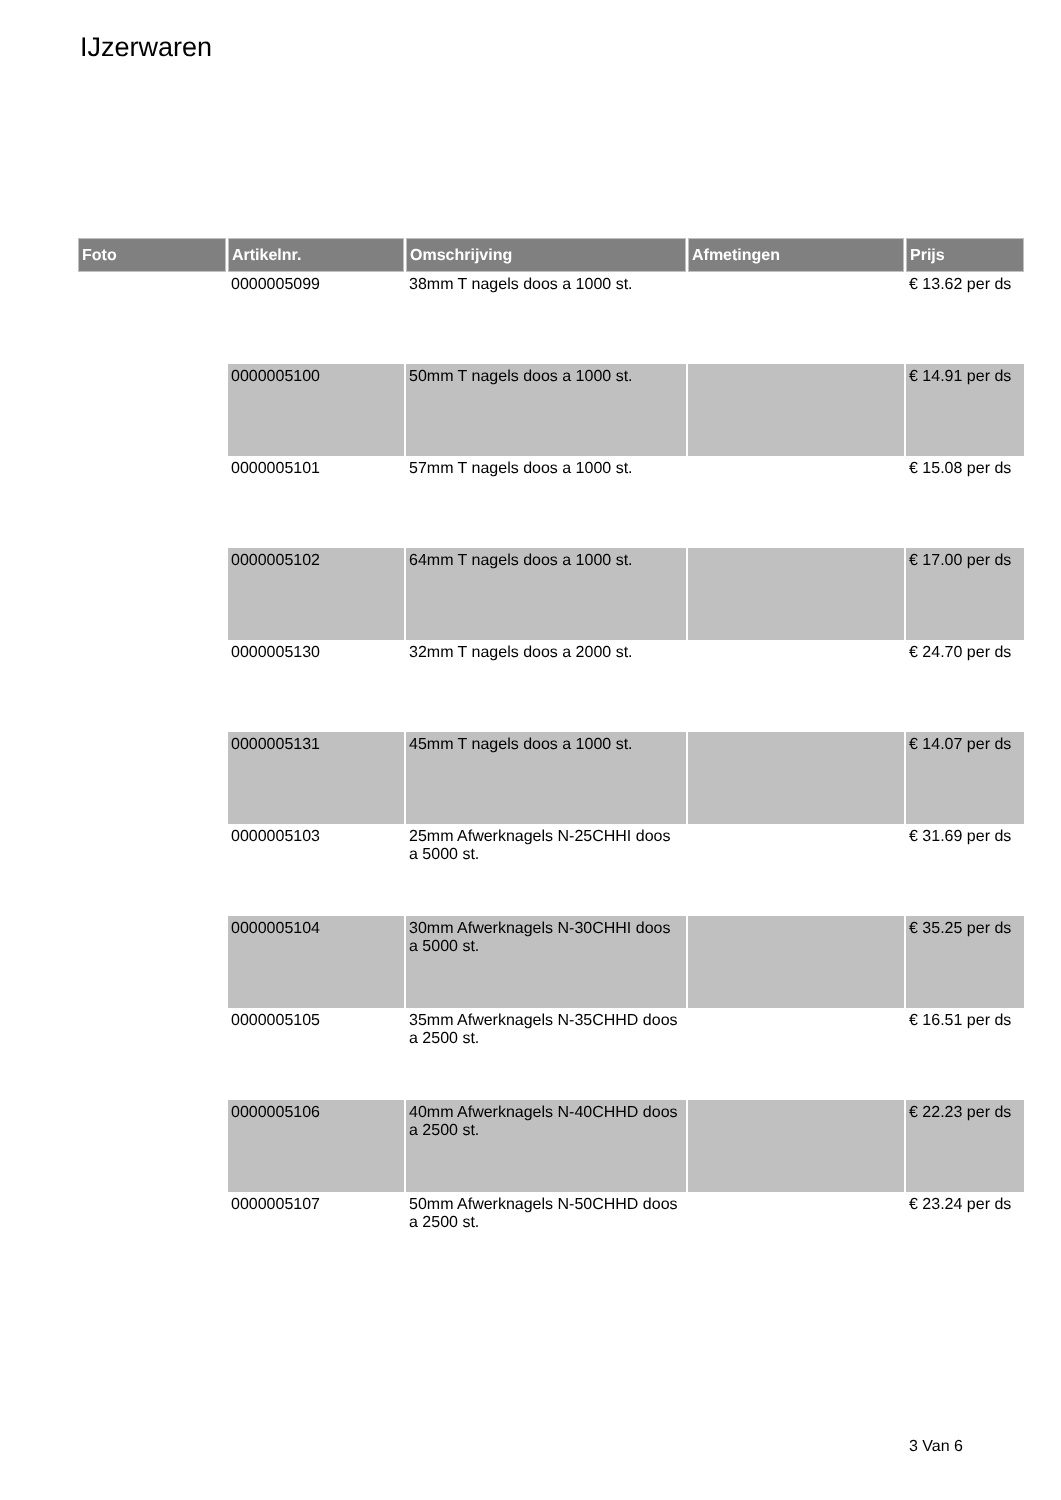IJzerwaren
| Foto | Artikelnr. | Omschrijving | Afmetingen | Prijs |
| --- | --- | --- | --- | --- |
| | 0000005099 | 38mm T nagels doos a 1000 st. | | € 13.62 per ds |
| | 0000005100 | 50mm T nagels doos a 1000 st. | | € 14.91 per ds |
| | 0000005101 | 57mm T nagels doos a 1000 st. | | € 15.08 per ds |
| | 0000005102 | 64mm T nagels doos a 1000 st. | | € 17.00 per ds |
| | 0000005130 | 32mm T nagels doos a 2000 st. | | € 24.70 per ds |
| | 0000005131 | 45mm T nagels doos a 1000 st. | | € 14.07 per ds |
| | 0000005103 | 25mm Afwerknagels N-25CHHI doos a 5000 st. | | € 31.69 per ds |
| | 0000005104 | 30mm Afwerknagels N-30CHHI doos a 5000 st. | | € 35.25 per ds |
| | 0000005105 | 35mm Afwerknagels N-35CHHD doos a 2500 st. | | € 16.51 per ds |
| | 0000005106 | 40mm Afwerknagels N-40CHHD doos a 2500 st. | | € 22.23 per ds |
| | 0000005107 | 50mm Afwerknagels N-50CHHD doos a 2500 st. | | € 23.24 per ds |
3 Van 6